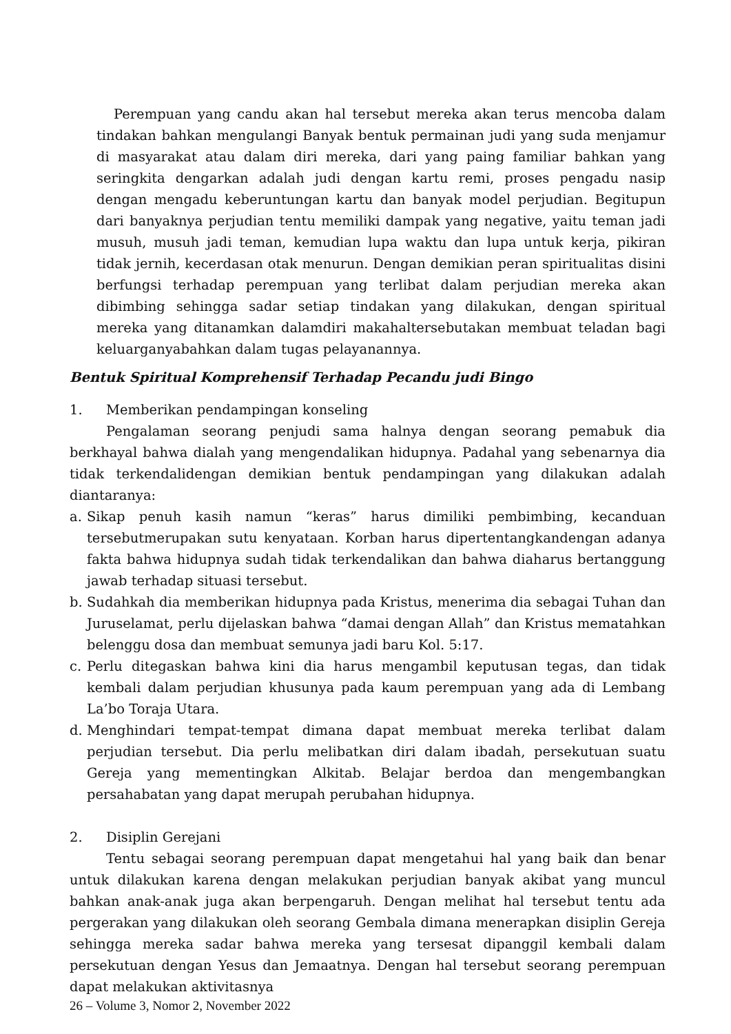Perempuan yang candu akan hal tersebut mereka akan terus mencoba dalam tindakan bahkan mengulangi Banyak bentuk permainan judi yang suda menjamur di masyarakat atau dalam diri mereka, dari yang paing familiar bahkan yang seringkita dengarkan adalah judi dengan kartu remi, proses pengadu nasip dengan mengadu keberuntungan kartu dan banyak model perjudian. Begitupun dari banyaknya perjudian tentu memiliki dampak yang negative, yaitu teman jadi musuh, musuh jadi teman, kemudian lupa waktu dan lupa untuk kerja, pikiran tidak jernih, kecerdasan otak menurun. Dengan demikian peran spiritualitas disini berfungsi terhadap perempuan yang terlibat dalam perjudian mereka akan dibimbing sehingga sadar setiap tindakan yang dilakukan, dengan spiritual mereka yang ditanamkan dalamdiri makahaltersebutakan membuat teladan bagi keluarganyabahkan dalam tugas pelayanannya.
Bentuk Spiritual Komprehensif Terhadap Pecandu judi Bingo
1. Memberikan pendampingan konseling
Pengalaman seorang penjudi sama halnya dengan seorang pemabuk dia berkhayal bahwa dialah yang mengendalikan hidupnya. Padahal yang sebenarnya dia tidak terkendalidengan demikian bentuk pendampingan yang dilakukan adalah diantaranya:
a. Sikap penuh kasih namun “keras” harus dimiliki pembimbing, kecanduan tersebutmerupakan sutu kenyataan. Korban harus dipertentangkandengan adanya fakta bahwa hidupnya sudah tidak terkendalikan dan bahwa diaharus bertanggung jawab terhadap situasi tersebut.
b. Sudahkah dia memberikan hidupnya pada Kristus, menerima dia sebagai Tuhan dan Juruselamat, perlu dijelaskan bahwa “damai dengan Allah” dan Kristus mematahkan belenggu dosa dan membuat semunya jadi baru Kol. 5:17.
c. Perlu ditegaskan bahwa kini dia harus mengambil keputusan tegas, dan tidak kembali dalam perjudian khusunya pada kaum perempuan yang ada di Lembang La’bo Toraja Utara.
d. Menghindari tempat-tempat dimana dapat membuat mereka terlibat dalam perjudian tersebut. Dia perlu melibatkan diri dalam ibadah, persekutuan suatu Gereja yang mementingkan Alkitab. Belajar berdoa dan mengembangkan persahabatan yang dapat merupah perubahan hidupnya.
2. Disiplin Gerejani
Tentu sebagai seorang perempuan dapat mengetahui hal yang baik dan benar untuk dilakukan karena dengan melakukan perjudian banyak akibat yang muncul bahkan anak-anak juga akan berpengaruh. Dengan melihat hal tersebut tentu ada pergerakan yang dilakukan oleh seorang Gembala dimana menerapkan disiplin Gereja sehingga mereka sadar bahwa mereka yang tersesat dipanggil kembali dalam persekutuan dengan Yesus dan Jemaatnya. Dengan hal tersebut seorang perempuan dapat melakukan aktivitasnya
26 – Volume 3, Nomor 2, November 2022